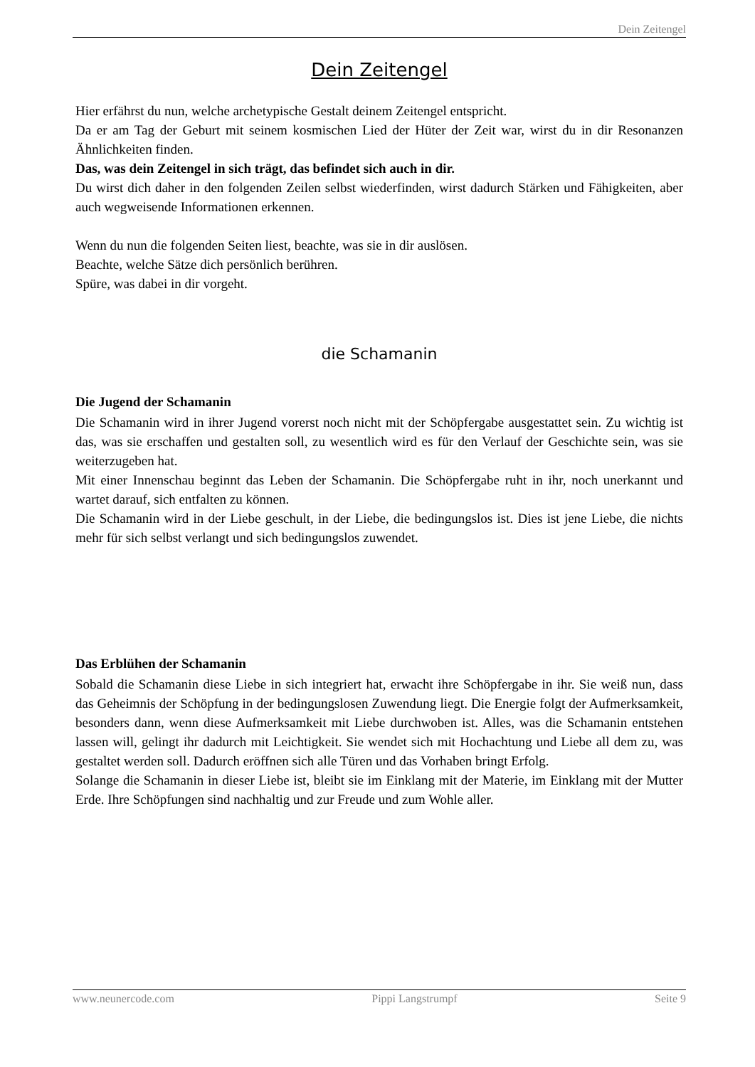Dein Zeitengel
Dein Zeitengel
Hier erfährst du nun, welche archetypische Gestalt deinem Zeitengel entspricht.
Da er am Tag der Geburt mit seinem kosmischen Lied der Hüter der Zeit war, wirst du in dir Resonanzen Ähnlichkeiten finden.
Das, was dein Zeitengel in sich trägt, das befindet sich auch in dir.
Du wirst dich daher in den folgenden Zeilen selbst wiederfinden, wirst dadurch Stärken und Fähigkeiten, aber auch wegweisende Informationen erkennen.
Wenn du nun die folgenden Seiten liest, beachte, was sie in dir auslösen.
Beachte, welche Sätze dich persönlich berühren.
Spüre, was dabei in dir vorgeht.
die Schamanin
Die Jugend der Schamanin
Die Schamanin wird in ihrer Jugend vorerst noch nicht mit der Schöpfergabe ausgestattet sein. Zu wichtig ist das, was sie erschaffen und gestalten soll, zu wesentlich wird es für den Verlauf der Geschichte sein, was sie weiterzugeben hat.
Mit einer Innenschau beginnt das Leben der Schamanin. Die Schöpfergabe ruht in ihr, noch unerkannt und wartet darauf, sich entfalten zu können.
Die Schamanin wird in der Liebe geschult, in der Liebe, die bedingungslos ist. Dies ist jene Liebe, die nichts mehr für sich selbst verlangt und sich bedingungslos zuwendet.
Das Erblühen der Schamanin
Sobald die Schamanin diese Liebe in sich integriert hat, erwacht ihre Schöpfergabe in ihr. Sie weiß nun, dass das Geheimnis der Schöpfung in der bedingungslosen Zuwendung liegt. Die Energie folgt der Aufmerksamkeit, besonders dann, wenn diese Aufmerksamkeit mit Liebe durchwoben ist. Alles, was die Schamanin entstehen lassen will, gelingt ihr dadurch mit Leichtigkeit. Sie wendet sich mit Hochachtung und Liebe all dem zu, was gestaltet werden soll. Dadurch eröffnen sich alle Türen und das Vorhaben bringt Erfolg.
Solange die Schamanin in dieser Liebe ist, bleibt sie im Einklang mit der Materie, im Einklang mit der Mutter Erde. Ihre Schöpfungen sind nachhaltig und zur Freude und zum Wohle aller.
www.neunercode.com Pippi Langstrumpf Seite 9